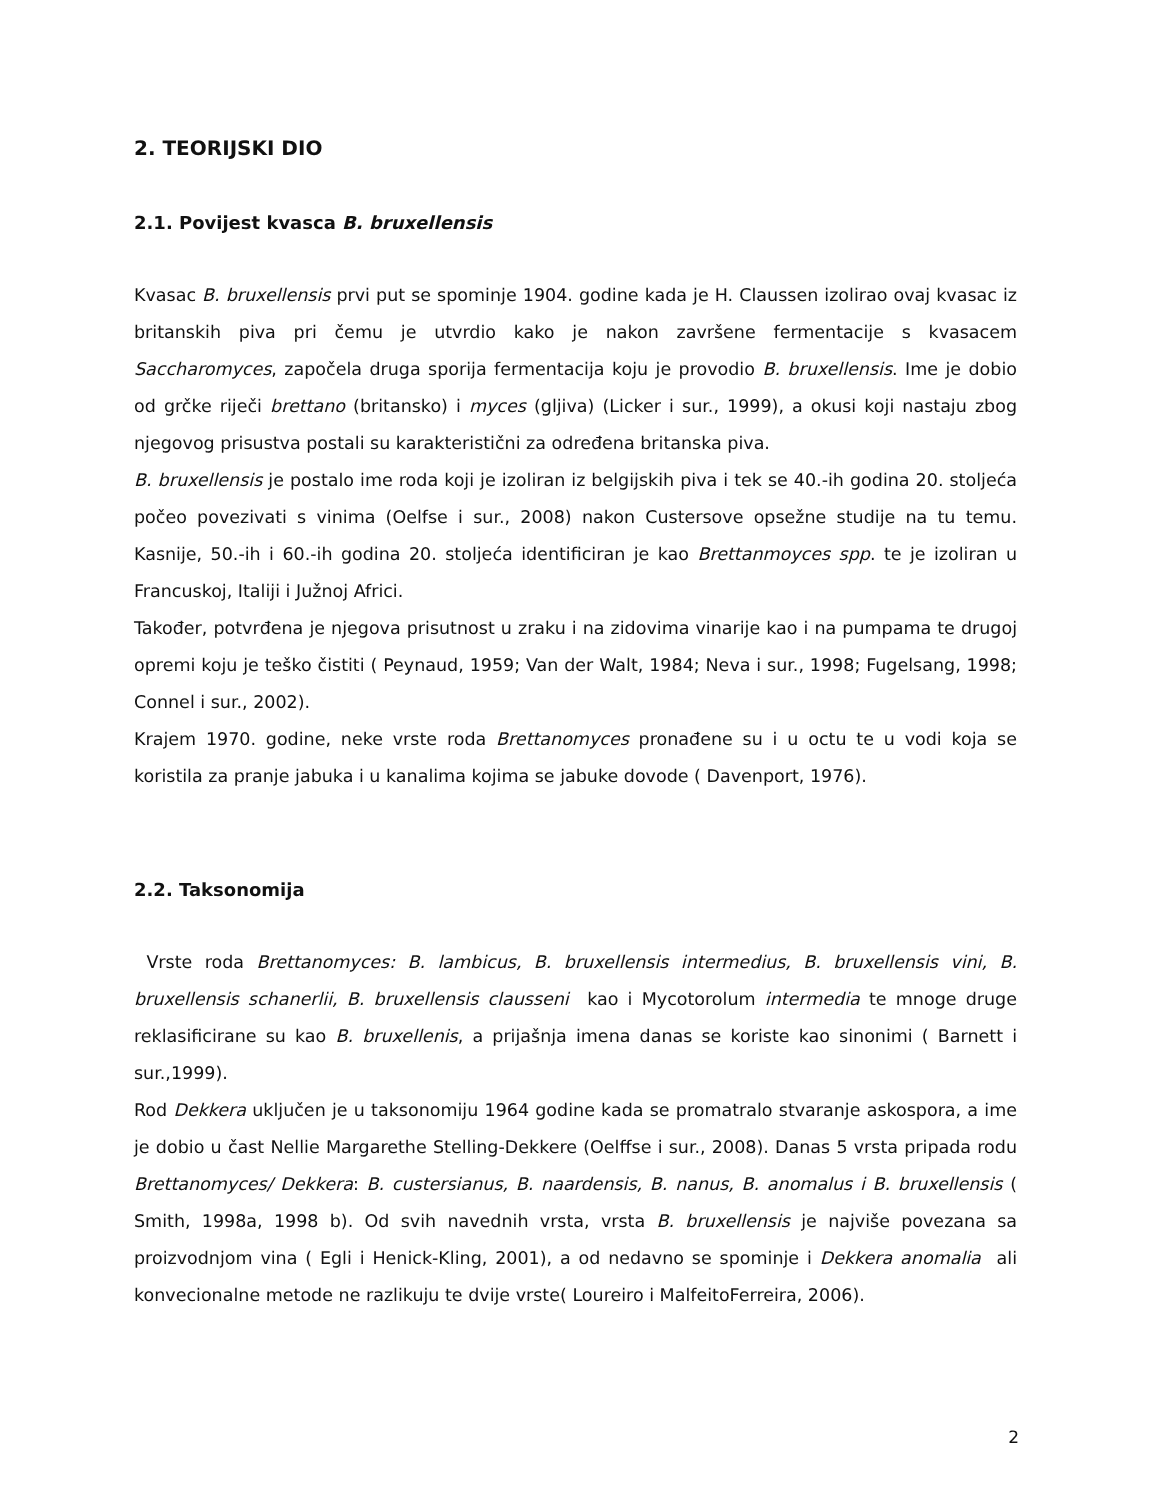2. TEORIJSKI DIO
2.1. Povijest kvasca B. bruxellensis
Kvasac B. bruxellensis prvi put se spominje 1904. godine kada je H. Claussen izolirao ovaj kvasac iz britanskih piva pri čemu je utvrdio kako je nakon završene fermentacije s kvasacem Saccharomyces, započela druga sporija fermentacija koju je provodio B. bruxellensis. Ime je dobio od grčke riječi brettano (britansko) i myces (gljiva) (Licker i sur., 1999), a okusi koji nastaju zbog njegovog prisustva postali su karakteristični za određena britanska piva.
B. bruxellensis je postalo ime roda koji je izoliran iz belgijskih piva i tek se 40.-ih godina 20. stoljeća počeo povezivati s vinima (Oelfse i sur., 2008) nakon Custersove opsežne studije na tu temu. Kasnije, 50.-ih i 60.-ih godina 20. stoljeća identificiran je kao Brettanmoyces spp. te je izoliran u Francuskoj, Italiji i Južnoj Africi.
Također, potvrđena je njegova prisutnost u zraku i na zidovima vinarije kao i na pumpama te drugoj opremi koju je teško čistiti ( Peynaud, 1959; Van der Walt, 1984; Neva i sur., 1998; Fugelsang, 1998; Connel i sur., 2002).
Krajem 1970. godine, neke vrste roda Brettanomyces pronađene su i u octu te u vodi koja se koristila za pranje jabuka i u kanalima kojima se jabuke dovode ( Davenport, 1976).
2.2. Taksonomija
Vrste roda Brettanomyces: B. lambicus, B. bruxellensis intermedius, B. bruxellensis vini, B. bruxellensis schanerlii, B. bruxellensis clausseni kao i Mycotorolum intermedia te mnoge druge reklasificirane su kao B. bruxellenis, a prijašnja imena danas se koriste kao sinonimi ( Barnett i sur.,1999).
Rod Dekkera uključen je u taksonomiju 1964 godine kada se promatralo stvaranje askospora, a ime je dobio u čast Nellie Margarethe Stelling-Dekkere (Oelffse i sur., 2008). Danas 5 vrsta pripada rodu Brettanomyces/ Dekkera: B. custersianus, B. naardensis, B. nanus, B. anomalus i B. bruxellensis ( Smith, 1998a, 1998 b). Od svih navednih vrsta, vrsta B. bruxellensis je najviše povezana sa proizvodnjom vina ( Egli i Henick-Kling, 2001), a od nedavno se spominje i Dekkera anomalia ali konvecionalne metode ne razlikuju te dvije vrste( Loureiro i MalfeitoFerreira, 2006).
2